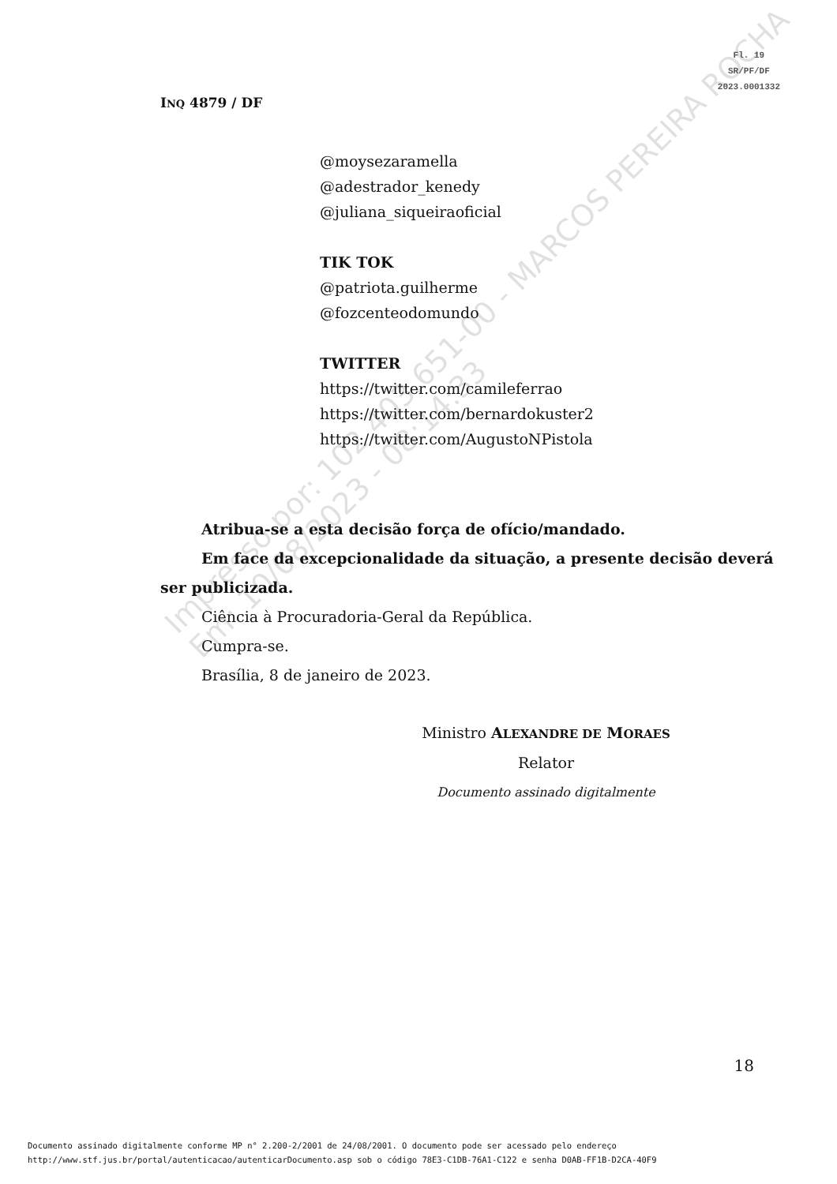Fl. 19
SR/PF/DF
2023.0001332
INQ 4879 / DF
@moysezaramella
@adestrador_kenedy
@juliana_siqueiraoficial
TIK TOK
@patriota.guilherme
@fozcenteodomundo
TWITTER
https://twitter.com/camileferrao
https://twitter.com/bernardokuster2
https://twitter.com/AugustoNPistola
Atribua-se a esta decisão força de ofício/mandado.
Em face da excepcionalidade da situação, a presente decisão deverá ser publicizada.
Ciência à Procuradoria-Geral da República.
Cumpra-se.
Brasília, 8 de janeiro de 2023.
Ministro ALEXANDRE DE MORAES
Relator
Documento assinado digitalmente
Impresso por: 102.403.651-00 - MARCOS PEREIRA ROCHA
Em: 10/08/2023 - 08:14:33
18
Documento assinado digitalmente conforme MP n° 2.200-2/2001 de 24/08/2001. O documento pode ser acessado pelo endereço
http://www.stf.jus.br/portal/autenticacao/autenticarDocumento.asp sob o código 78E3-C1DB-76A1-C122 e senha D0AB-FF1B-D2CA-40F9